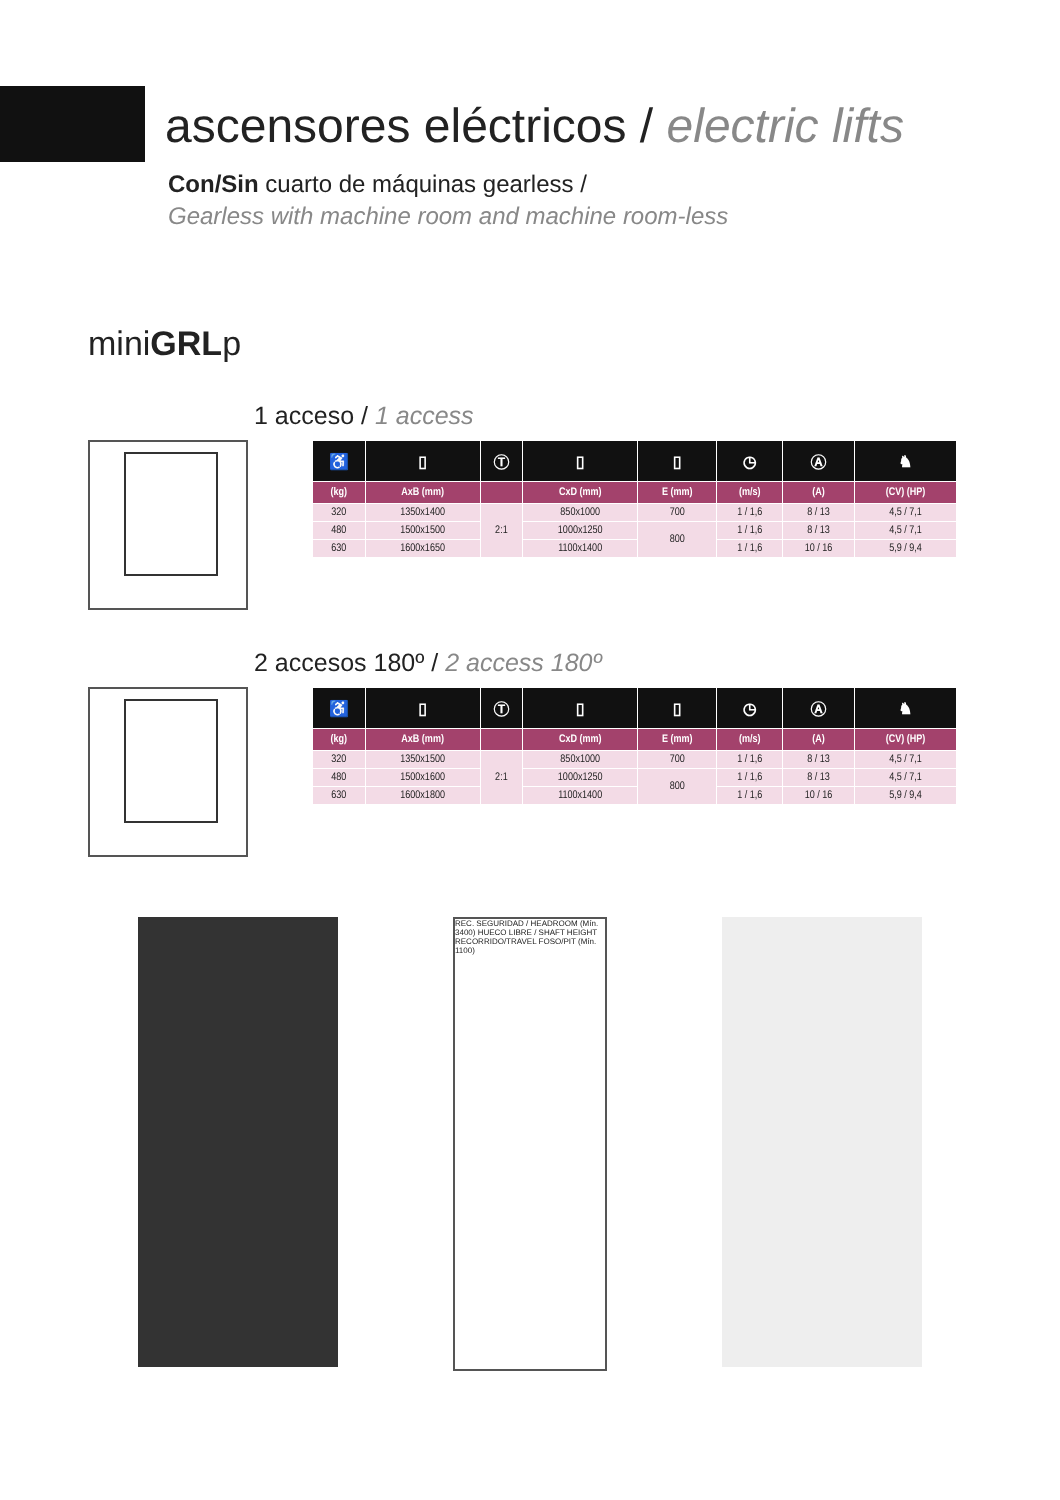ascensores eléctricos / electric lifts
Con/Sin cuarto de máquinas gearless /
Gearless with machine room and machine room-less
miniGRLp
1 acceso / 1 access
| ♿ | ▯ | Ⓣ | ▯ | ▯ | ◷ | Ⓐ | ♞ |
| --- | --- | --- | --- | --- | --- | --- | --- |
| (kg) | AxB (mm) | | CxD (mm) | E (mm) | (m/s) | (A) | (CV) (HP) |
| 320 | 1350x1400 | 2:1 | 850x1000 | 700 | 1 / 1,6 | 8 / 13 | 4,5 / 7,1 |
| 480 | 1500x1500 | | 1000x1250 | 800 | 1 / 1,6 | 8 / 13 | 4,5 / 7,1 |
| 630 | 1600x1650 | | 1100x1400 | | 1 / 1,6 | 10 / 16 | 5,9 / 9,4 |
2 accesos 180º / 2 access 180º
| ♿ | ▯ | Ⓣ | ▯ | ▯ | ◷ | Ⓐ | ♞ |
| --- | --- | --- | --- | --- | --- | --- | --- |
| (kg) | AxB (mm) | | CxD (mm) | E (mm) | (m/s) | (A) | (CV) (HP) |
| 320 | 1350x1500 | 2:1 | 850x1000 | 700 | 1 / 1,6 | 8 / 13 | 4,5 / 7,1 |
| 480 | 1500x1600 | | 1000x1250 | 800 | 1 / 1,6 | 8 / 13 | 4,5 / 7,1 |
| 630 | 1600x1800 | | 1100x1400 | | 1 / 1,6 | 10 / 16 | 5,9 / 9,4 |
REC. SEGURIDAD / HEADROOM (Mín. 3400) HUECO LIBRE / SHAFT HEIGHT RECORRIDO/TRAVEL FOSO/PIT (Mín. 1100)